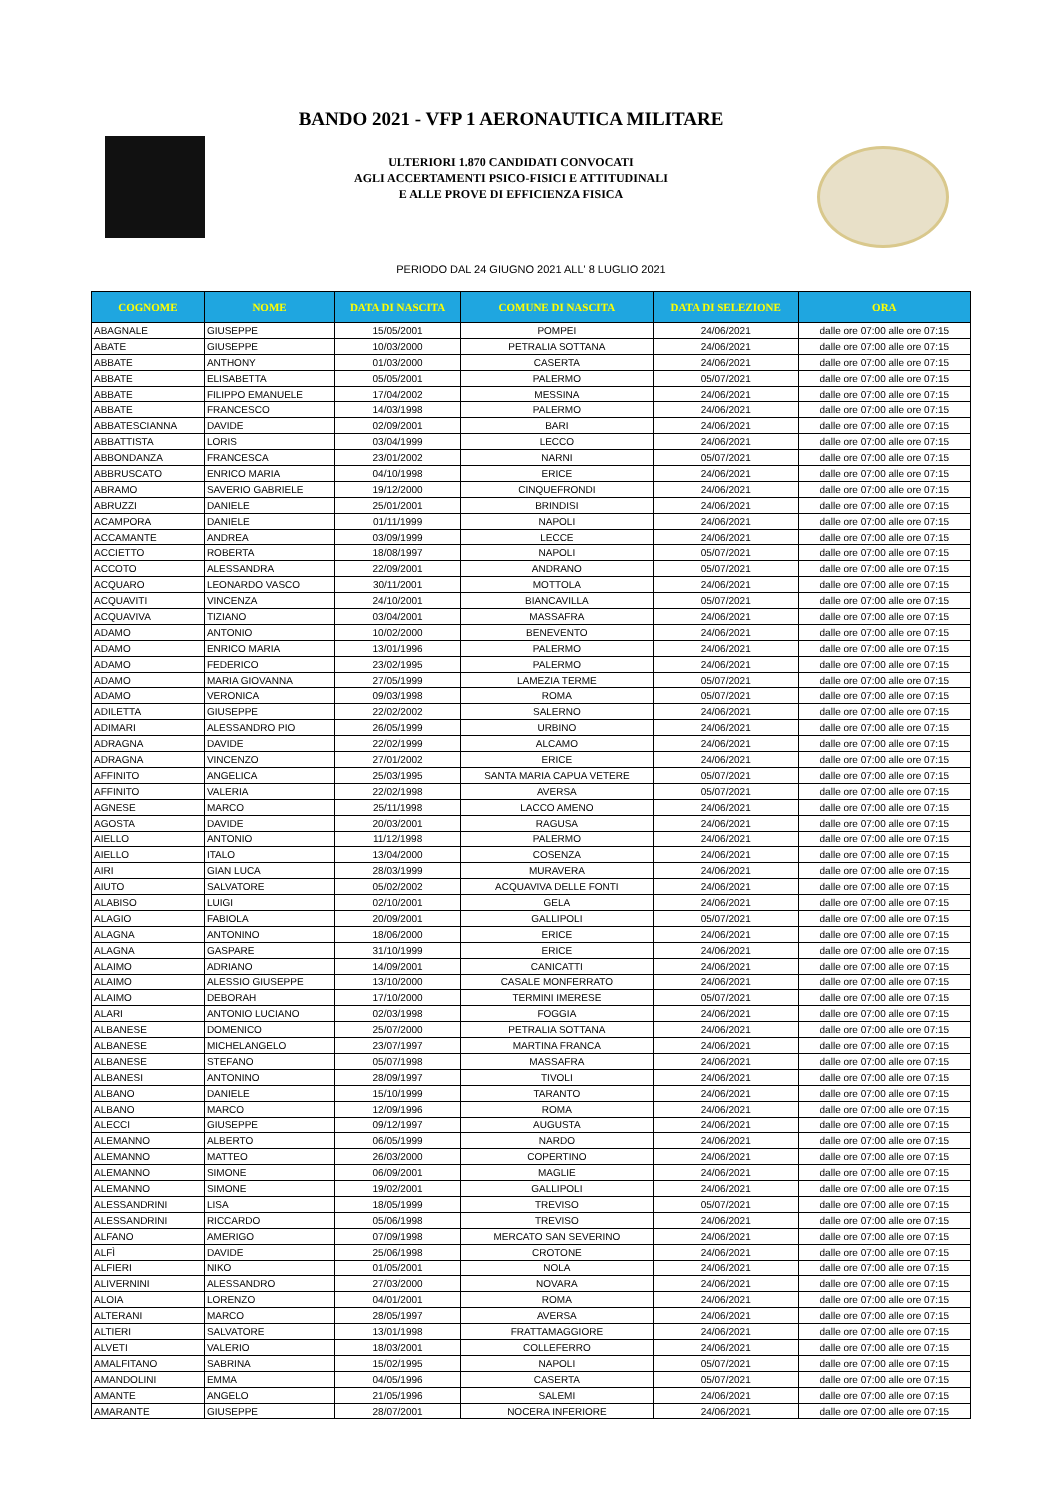BANDO 2021 - VFP 1 AERONAUTICA MILITARE
ULTERIORI 1.870 CANDIDATI CONVOCATI
AGLI ACCERTAMENTI PSICO-FISICI E ATTITUDINALI
E ALLE PROVE DI EFFICIENZA FISICA
PERIODO DAL 24 GIUGNO 2021 ALL' 8 LUGLIO 2021
| COGNOME | NOME | DATA DI NASCITA | COMUNE DI NASCITA | DATA DI SELEZIONE | ORA |
| --- | --- | --- | --- | --- | --- |
| ABAGNALE | GIUSEPPE | 15/05/2001 | POMPEI | 24/06/2021 | dalle ore 07:00 alle ore 07:15 |
| ABATE | GIUSEPPE | 10/03/2000 | PETRALIA SOTTANA | 24/06/2021 | dalle ore 07:00 alle ore 07:15 |
| ABBATE | ANTHONY | 01/03/2000 | CASERTA | 24/06/2021 | dalle ore 07:00 alle ore 07:15 |
| ABBATE | ELISABETTA | 05/05/2001 | PALERMO | 05/07/2021 | dalle ore 07:00 alle ore 07:15 |
| ABBATE | FILIPPO EMANUELE | 17/04/2002 | MESSINA | 24/06/2021 | dalle ore 07:00 alle ore 07:15 |
| ABBATE | FRANCESCO | 14/03/1998 | PALERMO | 24/06/2021 | dalle ore 07:00 alle ore 07:15 |
| ABBATESCIANNA | DAVIDE | 02/09/2001 | BARI | 24/06/2021 | dalle ore 07:00 alle ore 07:15 |
| ABBATTISTA | LORIS | 03/04/1999 | LECCO | 24/06/2021 | dalle ore 07:00 alle ore 07:15 |
| ABBONDANZA | FRANCESCA | 23/01/2002 | NARNI | 05/07/2021 | dalle ore 07:00 alle ore 07:15 |
| ABBRUSCATO | ENRICO MARIA | 04/10/1998 | ERICE | 24/06/2021 | dalle ore 07:00 alle ore 07:15 |
| ABRAMO | SAVERIO GABRIELE | 19/12/2000 | CINQUEFRONDI | 24/06/2021 | dalle ore 07:00 alle ore 07:15 |
| ABRUZZI | DANIELE | 25/01/2001 | BRINDISI | 24/06/2021 | dalle ore 07:00 alle ore 07:15 |
| ACAMPORA | DANIELE | 01/11/1999 | NAPOLI | 24/06/2021 | dalle ore 07:00 alle ore 07:15 |
| ACCAMANTE | ANDREA | 03/09/1999 | LECCE | 24/06/2021 | dalle ore 07:00 alle ore 07:15 |
| ACCIETTO | ROBERTA | 18/08/1997 | NAPOLI | 05/07/2021 | dalle ore 07:00 alle ore 07:15 |
| ACCOTO | ALESSANDRA | 22/09/2001 | ANDRANO | 05/07/2021 | dalle ore 07:00 alle ore 07:15 |
| ACQUARO | LEONARDO VASCO | 30/11/2001 | MOTTOLA | 24/06/2021 | dalle ore 07:00 alle ore 07:15 |
| ACQUAVITI | VINCENZA | 24/10/2001 | BIANCAVILLA | 05/07/2021 | dalle ore 07:00 alle ore 07:15 |
| ACQUAVIVA | TIZIANO | 03/04/2001 | MASSAFRA | 24/06/2021 | dalle ore 07:00 alle ore 07:15 |
| ADAMO | ANTONIO | 10/02/2000 | BENEVENTO | 24/06/2021 | dalle ore 07:00 alle ore 07:15 |
| ADAMO | ENRICO MARIA | 13/01/1996 | PALERMO | 24/06/2021 | dalle ore 07:00 alle ore 07:15 |
| ADAMO | FEDERICO | 23/02/1995 | PALERMO | 24/06/2021 | dalle ore 07:00 alle ore 07:15 |
| ADAMO | MARIA GIOVANNA | 27/05/1999 | LAMEZIA TERME | 05/07/2021 | dalle ore 07:00 alle ore 07:15 |
| ADAMO | VERONICA | 09/03/1998 | ROMA | 05/07/2021 | dalle ore 07:00 alle ore 07:15 |
| ADILETTA | GIUSEPPE | 22/02/2002 | SALERNO | 24/06/2021 | dalle ore 07:00 alle ore 07:15 |
| ADIMARI | ALESSANDRO PIO | 26/05/1999 | URBINO | 24/06/2021 | dalle ore 07:00 alle ore 07:15 |
| ADRAGNA | DAVIDE | 22/02/1999 | ALCAMO | 24/06/2021 | dalle ore 07:00 alle ore 07:15 |
| ADRAGNA | VINCENZO | 27/01/2002 | ERICE | 24/06/2021 | dalle ore 07:00 alle ore 07:15 |
| AFFINITO | ANGELICA | 25/03/1995 | SANTA MARIA CAPUA VETERE | 05/07/2021 | dalle ore 07:00 alle ore 07:15 |
| AFFINITO | VALERIA | 22/02/1998 | AVERSA | 05/07/2021 | dalle ore 07:00 alle ore 07:15 |
| AGNESE | MARCO | 25/11/1998 | LACCO AMENO | 24/06/2021 | dalle ore 07:00 alle ore 07:15 |
| AGOSTA | DAVIDE | 20/03/2001 | RAGUSA | 24/06/2021 | dalle ore 07:00 alle ore 07:15 |
| AIELLO | ANTONIO | 11/12/1998 | PALERMO | 24/06/2021 | dalle ore 07:00 alle ore 07:15 |
| AIELLO | ITALO | 13/04/2000 | COSENZA | 24/06/2021 | dalle ore 07:00 alle ore 07:15 |
| AIRI | GIAN LUCA | 28/03/1999 | MURAVERA | 24/06/2021 | dalle ore 07:00 alle ore 07:15 |
| AIUTO | SALVATORE | 05/02/2002 | ACQUAVIVA DELLE FONTI | 24/06/2021 | dalle ore 07:00 alle ore 07:15 |
| ALABISO | LUIGI | 02/10/2001 | GELA | 24/06/2021 | dalle ore 07:00 alle ore 07:15 |
| ALAGIO | FABIOLA | 20/09/2001 | GALLIPOLI | 05/07/2021 | dalle ore 07:00 alle ore 07:15 |
| ALAGNA | ANTONINO | 18/06/2000 | ERICE | 24/06/2021 | dalle ore 07:00 alle ore 07:15 |
| ALAGNA | GASPARE | 31/10/1999 | ERICE | 24/06/2021 | dalle ore 07:00 alle ore 07:15 |
| ALAIMO | ADRIANO | 14/09/2001 | CANICATTI | 24/06/2021 | dalle ore 07:00 alle ore 07:15 |
| ALAIMO | ALESSIO GIUSEPPE | 13/10/2000 | CASALE MONFERRATO | 24/06/2021 | dalle ore 07:00 alle ore 07:15 |
| ALAIMO | DEBORAH | 17/10/2000 | TERMINI IMERESE | 05/07/2021 | dalle ore 07:00 alle ore 07:15 |
| ALARI | ANTONIO LUCIANO | 02/03/1998 | FOGGIA | 24/06/2021 | dalle ore 07:00 alle ore 07:15 |
| ALBANESE | DOMENICO | 25/07/2000 | PETRALIA SOTTANA | 24/06/2021 | dalle ore 07:00 alle ore 07:15 |
| ALBANESE | MICHELANGELO | 23/07/1997 | MARTINA FRANCA | 24/06/2021 | dalle ore 07:00 alle ore 07:15 |
| ALBANESE | STEFANO | 05/07/1998 | MASSAFRA | 24/06/2021 | dalle ore 07:00 alle ore 07:15 |
| ALBANESI | ANTONINO | 28/09/1997 | TIVOLI | 24/06/2021 | dalle ore 07:00 alle ore 07:15 |
| ALBANO | DANIELE | 15/10/1999 | TARANTO | 24/06/2021 | dalle ore 07:00 alle ore 07:15 |
| ALBANO | MARCO | 12/09/1996 | ROMA | 24/06/2021 | dalle ore 07:00 alle ore 07:15 |
| ALECCI | GIUSEPPE | 09/12/1997 | AUGUSTA | 24/06/2021 | dalle ore 07:00 alle ore 07:15 |
| ALEMANNO | ALBERTO | 06/05/1999 | NARDO | 24/06/2021 | dalle ore 07:00 alle ore 07:15 |
| ALEMANNO | MATTEO | 26/03/2000 | COPERTINO | 24/06/2021 | dalle ore 07:00 alle ore 07:15 |
| ALEMANNO | SIMONE | 06/09/2001 | MAGLIE | 24/06/2021 | dalle ore 07:00 alle ore 07:15 |
| ALEMANNO | SIMONE | 19/02/2001 | GALLIPOLI | 24/06/2021 | dalle ore 07:00 alle ore 07:15 |
| ALESSANDRINI | LISA | 18/05/1999 | TREVISO | 05/07/2021 | dalle ore 07:00 alle ore 07:15 |
| ALESSANDRINI | RICCARDO | 05/06/1998 | TREVISO | 24/06/2021 | dalle ore 07:00 alle ore 07:15 |
| ALFANO | AMERIGO | 07/09/1998 | MERCATO SAN SEVERINO | 24/06/2021 | dalle ore 07:00 alle ore 07:15 |
| ALFÌ | DAVIDE | 25/06/1998 | CROTONE | 24/06/2021 | dalle ore 07:00 alle ore 07:15 |
| ALFIERI | NIKO | 01/05/2001 | NOLA | 24/06/2021 | dalle ore 07:00 alle ore 07:15 |
| ALIVERNINI | ALESSANDRO | 27/03/2000 | NOVARA | 24/06/2021 | dalle ore 07:00 alle ore 07:15 |
| ALOIA | LORENZO | 04/01/2001 | ROMA | 24/06/2021 | dalle ore 07:00 alle ore 07:15 |
| ALTERANI | MARCO | 28/05/1997 | AVERSA | 24/06/2021 | dalle ore 07:00 alle ore 07:15 |
| ALTIERI | SALVATORE | 13/01/1998 | FRATTAMAGGIORE | 24/06/2021 | dalle ore 07:00 alle ore 07:15 |
| ALVETI | VALERIO | 18/03/2001 | COLLEFERRO | 24/06/2021 | dalle ore 07:00 alle ore 07:15 |
| AMALFITANO | SABRINA | 15/02/1995 | NAPOLI | 05/07/2021 | dalle ore 07:00 alle ore 07:15 |
| AMANDOLINI | EMMA | 04/05/1996 | CASERTA | 05/07/2021 | dalle ore 07:00 alle ore 07:15 |
| AMANTE | ANGELO | 21/05/1996 | SALEMI | 24/06/2021 | dalle ore 07:00 alle ore 07:15 |
| AMARANTE | GIUSEPPE | 28/07/2001 | NOCERA INFERIORE | 24/06/2021 | dalle ore 07:00 alle ore 07:15 |